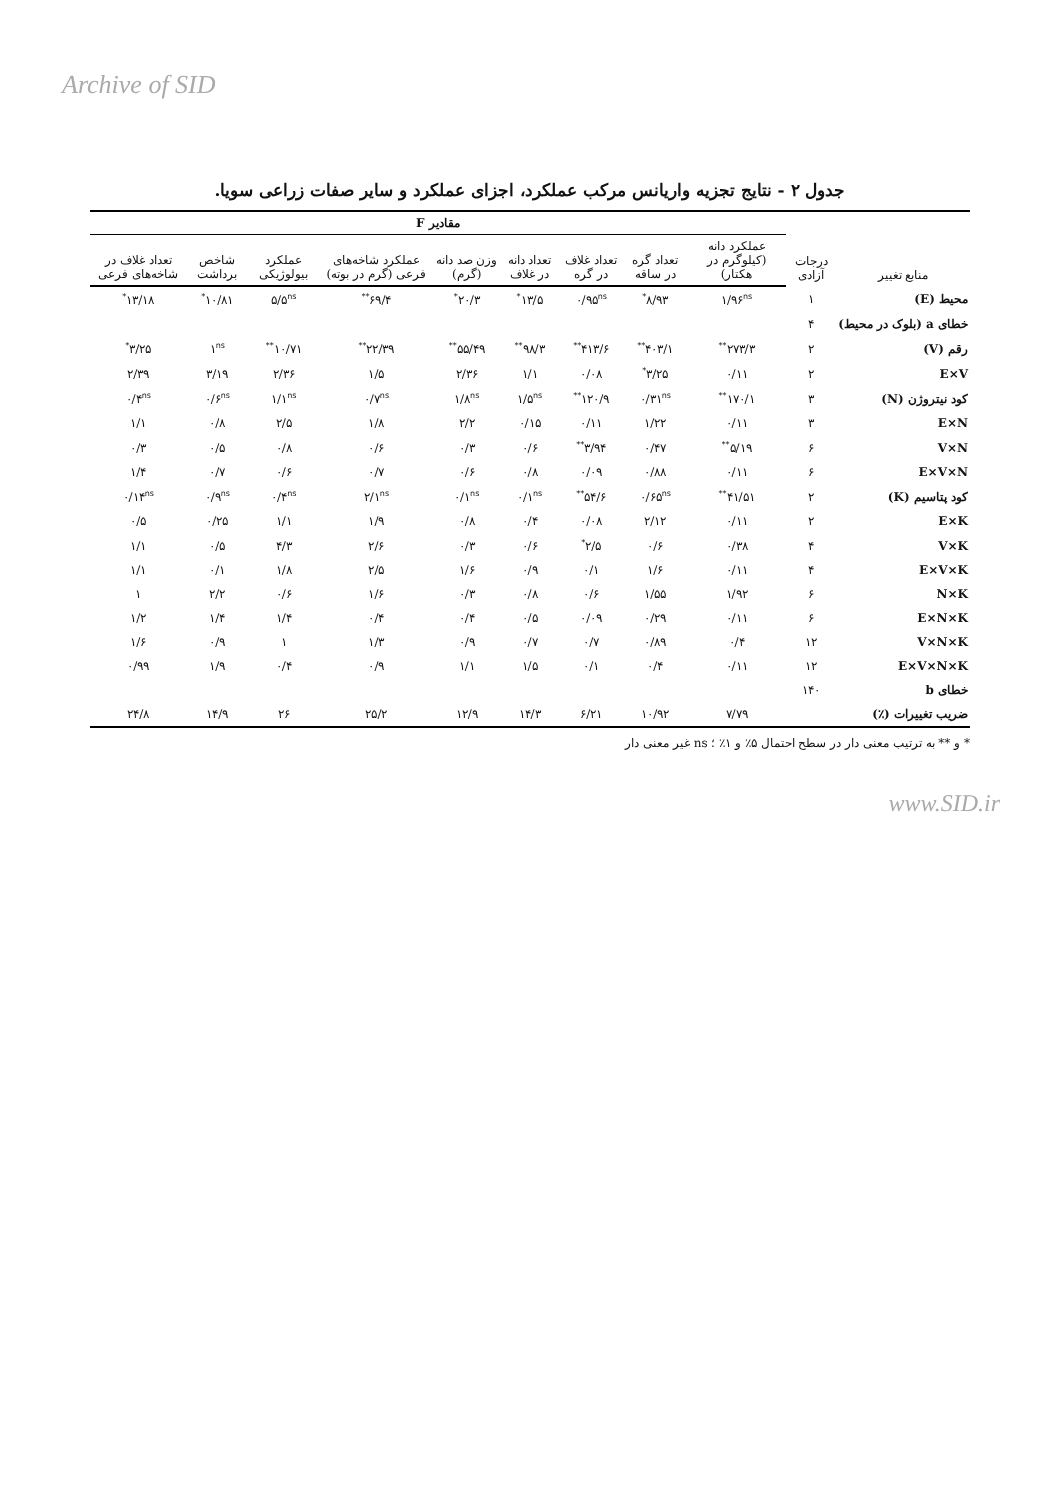Archive of SID
جدول ۲ - نتایج تجزیه واریانس مرکب عملکرد، اجزای عملکرد و سایر صفات زراعی سویا.
| منابع تغییر | درجات آزادی | مقادیر F | | | | | | | | |
| --- | --- | --- | --- | --- | --- | --- | --- | --- | --- | --- |
| | | عملکرد دانه (کیلوگرم در هکتار) | تعداد گره در ساقه | تعداد غلاف در گره | تعداد دانه در غلاف | وزن صد دانه (گرم) | عملکرد شاخه‌های فرعی (گرم در بوته) | عملکرد بیولوژیکی | شاخص برداشت | تعداد غلاف در شاخه‌های فرعی |
| محیط (E) | ۱ | ۱/۹۶<sup>ns</sup> | ۸/۹۳<sup>*</sup> | ۰/۹۵<sup>ns</sup> | ۱۳/۵<sup>*</sup> | ۲۰/۳<sup>*</sup> | ۶۹/۴<sup>**</sup> | ۵/۵<sup>ns</sup> | ۱۰/۸۱<sup>*</sup> | ۱۳/۱۸<sup>*</sup> |
| خطای a (بلوک در محیط) | ۴ | | | | | | | | | |
| رقم (V) | ۲ | ۲۷۳/۳<sup>**</sup> | ۴۰۳/۱<sup>**</sup> | ۴۱۳/۶<sup>**</sup> | ۹۸/۳<sup>**</sup> | ۵۵/۴۹<sup>**</sup> | ۲۲/۳۹<sup>**</sup> | ۱۰/۷۱<sup>**</sup> | ۱<sup>ns</sup> | ۳/۲۵<sup>*</sup> |
| E×V | ۲ | ۰/۱۱ | ۳/۲۵<sup>*</sup> | ۰/۰۸ | ۱/۱ | ۲/۳۶ | ۱/۵ | ۲/۳۶ | ۳/۱۹ | ۲/۳۹ |
| کود نیتروژن (N) | ۳ | ۱۷۰/۱<sup>**</sup> | ۰/۳۱<sup>ns</sup> | ۱۲۰/۹<sup>**</sup> | ۱/۵<sup>ns</sup> | ۱/۸<sup>ns</sup> | ۰/۷<sup>ns</sup> | ۱/۱<sup>ns</sup> | ۰/۶<sup>ns</sup> | ۰/۴<sup>ns</sup> |
| E×N | ۳ | ۰/۱۱ | ۱/۲۲ | ۰/۱۱ | ۰/۱۵ | ۲/۲ | ۱/۸ | ۲/۵ | ۰/۸ | ۱/۱ |
| V×N | ۶ | ۵/۱۹<sup>**</sup> | ۰/۴۷ | ۳/۹۴<sup>**</sup> | ۰/۶ | ۰/۳ | ۰/۶ | ۰/۸ | ۰/۵ | ۰/۳ |
| E×V×N | ۶ | ۰/۱۱ | ۰/۸۸ | ۰/۰۹ | ۰/۸ | ۰/۶ | ۰/۷ | ۰/۶ | ۰/۷ | ۱/۴ |
| کود پتاسیم (K) | ۲ | ۴۱/۵۱<sup>**</sup> | ۰/۶۵<sup>ns</sup> | ۵۴/۶<sup>**</sup> | ۰/۱<sup>ns</sup> | ۰/۱<sup>ns</sup> | ۲/۱<sup>ns</sup> | ۰/۴<sup>ns</sup> | ۰/۹<sup>ns</sup> | ۰/۱۴<sup>ns</sup> |
| E×K | ۲ | ۰/۱۱ | ۲/۱۲ | ۰/۰۸ | ۰/۴ | ۰/۸ | ۱/۹ | ۱/۱ | ۰/۲۵ | ۰/۵ |
| V×K | ۴ | ۰/۳۸ | ۰/۶ | ۲/۵<sup>*</sup> | ۰/۶ | ۰/۳ | ۲/۶ | ۴/۳ | ۰/۵ | ۱/۱ |
| E×V×K | ۴ | ۰/۱۱ | ۱/۶ | ۰/۱ | ۰/۹ | ۱/۶ | ۲/۵ | ۱/۸ | ۰/۱ | ۱/۱ |
| N×K | ۶ | ۱/۹۲ | ۱/۵۵ | ۰/۶ | ۰/۸ | ۰/۳ | ۱/۶ | ۰/۶ | ۲/۲ | ۱ |
| E×N×K | ۶ | ۰/۱۱ | ۰/۲۹ | ۰/۰۹ | ۰/۵ | ۰/۴ | ۰/۴ | ۱/۴ | ۱/۴ | ۱/۲ |
| V×N×K | ۱۲ | ۰/۴ | ۰/۸۹ | ۰/۷ | ۰/۷ | ۰/۹ | ۱/۳ | ۱ | ۰/۹ | ۱/۶ |
| E×V×N×K | ۱۲ | ۰/۱۱ | ۰/۴ | ۰/۱ | ۱/۵ | ۱/۱ | ۰/۹ | ۰/۴ | ۱/۹ | ۰/۹۹ |
| خطای b | ۱۴۰ | | | | | | | | | |
| ضریب تغییرات (٪) | | ۷/۷۹ | ۱۰/۹۲ | ۶/۲۱ | ۱۴/۳ | ۱۲/۹ | ۲۵/۲ | ۲۶ | ۱۴/۹ | ۲۴/۸ |
* و ** به ترتیب معنی دار در سطح احتمال ۵٪ و ۱٪ ؛ ns غیر معنی دار
www.SID.ir